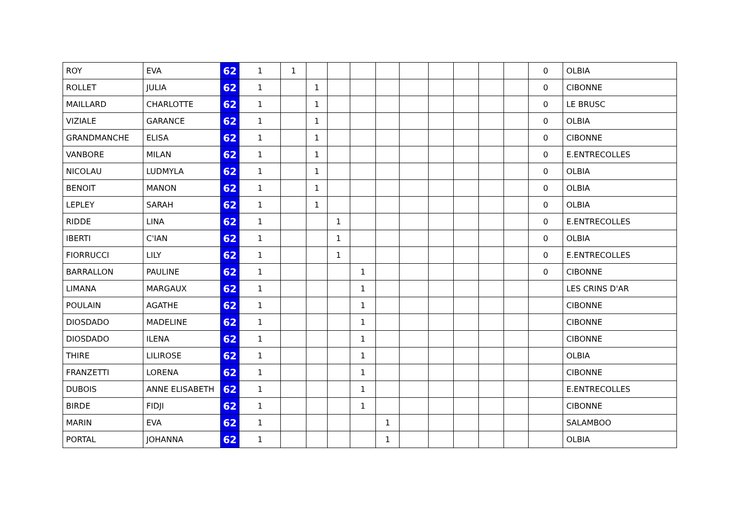| ROY | EVA | 62 | 1 | 1 | | | | | | | | | | 0 | OLBIA |
| ROLLET | JULIA | 62 | 1 | | 1 | | | | | | | | | 0 | CIBONNE |
| MAILLARD | CHARLOTTE | 62 | 1 | | 1 | | | | | | | | | 0 | LE BRUSC |
| VIZIALE | GARANCE | 62 | 1 | | 1 | | | | | | | | | 0 | OLBIA |
| GRANDMANCHE | ELISA | 62 | 1 | | 1 | | | | | | | | | 0 | CIBONNE |
| VANBORE | MILAN | 62 | 1 | | 1 | | | | | | | | | 0 | E.ENTRECOLLES |
| NICOLAU | LUDMYLA | 62 | 1 | | 1 | | | | | | | | | 0 | OLBIA |
| BENOIT | MANON | 62 | 1 | | 1 | | | | | | | | | 0 | OLBIA |
| LEPLEY | SARAH | 62 | 1 | | 1 | | | | | | | | | 0 | OLBIA |
| RIDDE | LINA | 62 | 1 | | | 1 | | | | | | | | 0 | E.ENTRECOLLES |
| IBERTI | C'IAN | 62 | 1 | | | 1 | | | | | | | | 0 | OLBIA |
| FIORRUCCI | LILY | 62 | 1 | | | 1 | | | | | | | | 0 | E.ENTRECOLLES |
| BARRALLON | PAULINE | 62 | 1 | | | | 1 | | | | | | | 0 | CIBONNE |
| LIMANA | MARGAUX | 62 | 1 | | | | 1 | | | | | | | | LES CRINS D'AR |
| POULAIN | AGATHE | 62 | 1 | | | | 1 | | | | | | | | CIBONNE |
| DIOSDADO | MADELINE | 62 | 1 | | | | 1 | | | | | | | | CIBONNE |
| DIOSDADO | ILENA | 62 | 1 | | | | 1 | | | | | | | | CIBONNE |
| THIRE | LILIROSE | 62 | 1 | | | | 1 | | | | | | | | OLBIA |
| FRANZETTI | LORENA | 62 | 1 | | | | 1 | | | | | | | | CIBONNE |
| DUBOIS | ANNE ELISABETH | 62 | 1 | | | | 1 | | | | | | | | E.ENTRECOLLES |
| BIRDE | FIDJI | 62 | 1 | | | | 1 | | | | | | | | CIBONNE |
| MARIN | EVA | 62 | 1 | | | | | 1 | | | | | | | SALAMBOO |
| PORTAL | JOHANNA | 62 | 1 | | | | | 1 | | | | | | | OLBIA |